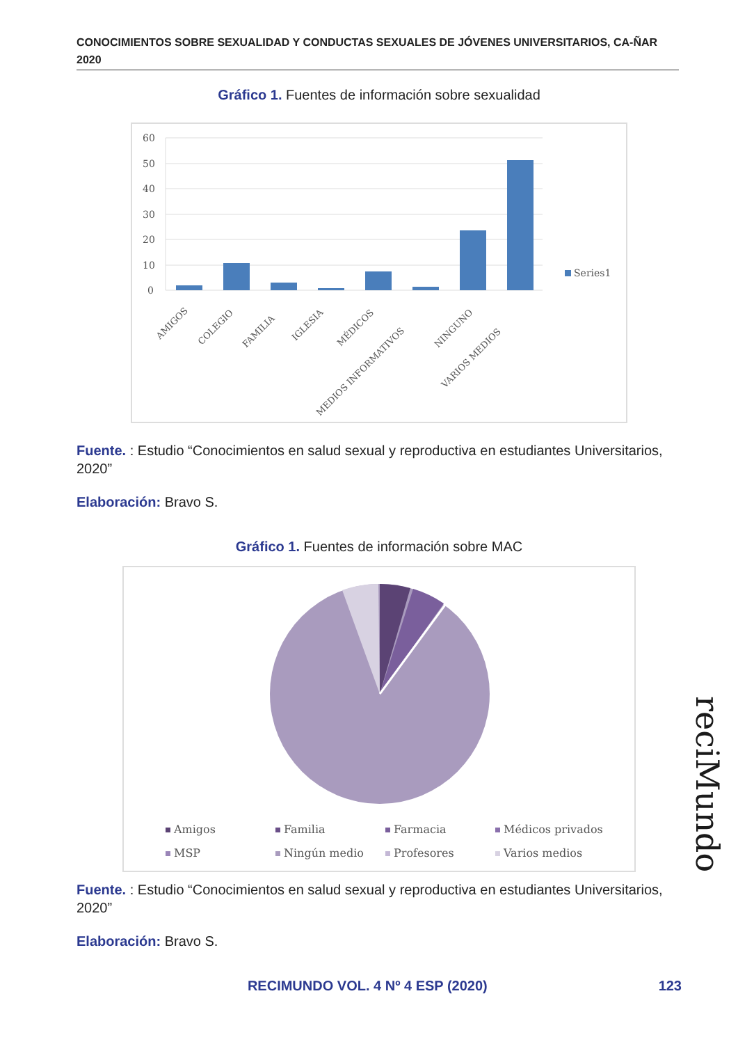CONOCIMIENTOS SOBRE SEXUALIDAD Y CONDUCTAS SEXUALES DE JÓVENES UNIVERSITARIOS, CA-ÑAR 2020
Gráfico 1. Fuentes de información sobre sexualidad
60
50
40
30
20
10
0
Series1
AMIGOS
COLEGIO
FAMILIA
IGLESIA
MÉDICOS
MEDIOS INFORMATIVOS
NINGUNO
VARIOS MEDIOS
Fuente. : Estudio “Conocimientos en salud sexual y reproductiva en estudiantes Universitarios, 2020”
Elaboración: Bravo S.
Gráfico 1. Fuentes de información sobre MAC
Amigos
Familia
Farmacia
Médicos privados
MSP
Ningún medio
Profesores
Varios medios
Fuente. : Estudio “Conocimientos en salud sexual y reproductiva en estudiantes Universitarios, 2020”
Elaboración: Bravo S.
RECIMUNDO VOL. 4 Nº 4 ESP (2020)
123
reciMundo